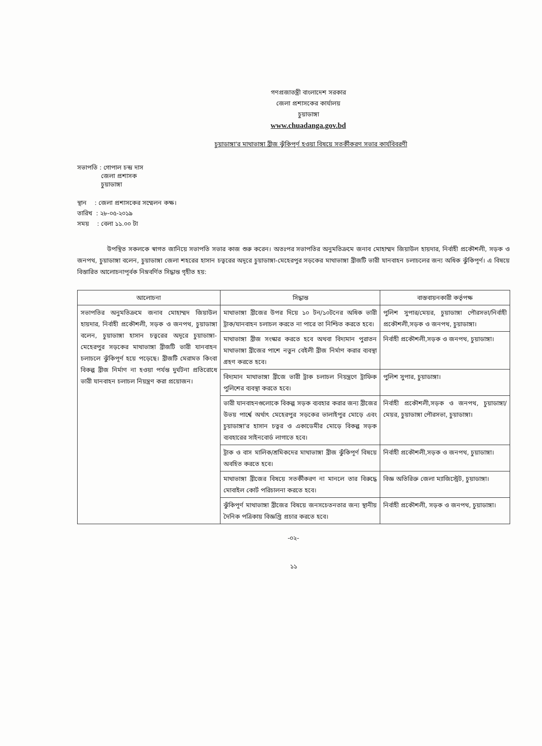গণপ্রজাতন্ত্রী বাংলাদেশ সরকার
জেলা প্রশাসকের কার্যালয়
চুয়াডাঙ্গা
www.chuadanga.gov.bd
চুয়াডাঙ্গা'র মাথাভাঙ্গা ব্রীজ ঝুঁকিপূর্ণ হওয়া বিষয়ে সতর্কীকরণ সভার কার্যবিবরণী
সভাপতি : গোপাল চন্দ্র দাস
জেলা প্রশাসক
চুয়াডাঙ্গা
স্থান : জেলা প্রশাসকের সম্মেলন কক্ষ।
তারিখ : ২৮-০৫-২০১৯
সময় : বেলা ১১.০০ টা
উপস্থিত সকলকে স্বাগত জানিয়ে সভাপতি সভার কাজ শুরু করেন। অতঃপর সভাপতির অনুমতিক্রমে জনাব মোহাম্মদ জিয়াউল হায়দার, নির্বাহী প্রকৌশলী, সড়ক ও জনপথ, চুয়াডাঙ্গা বলেন, চুয়াডাঙ্গা জেলা শহরের হাসান চত্বরের অদূরে চুয়াডাঙ্গা-মেহেরপুর সড়কের মাথাভাঙ্গা ব্রীজটি ভারী যানবাহন চলাচলের জন্য অধিক ঝুঁকিপূর্ণ। এ বিষয়ে বিস্তারিত আলোচনাপূর্বক নিম্নবর্ণিত সিদ্ধান্ত গৃহীত হয়:
| আলোচনা | সিদ্ধান্ত | বাস্তবায়নকারী কর্তৃপক্ষ |
| --- | --- | --- |
| সভাপতির অনুমতিক্রমে জনাব মোহাম্মদ জিয়াউল হায়দার, নির্বাহী প্রকৌশলী, সড়ক ও জনপথ, চুয়াডাঙ্গা বলেন, চুয়াডাঙ্গা হাসান চত্বরের অদূরে চুয়াডাঙ্গা-মেহেরপুর সড়কের মাথাভাঙ্গা ব্রীজটি ভারী যানবাহন চলাচলে ঝুঁকিপূর্ণ হয়ে পড়েছে। ব্রীজটি মেরামত কিংবা বিকল্প ব্রীজ নির্মাণ না হওয়া পর্যন্ত দুর্ঘটনা প্রতিরোধে ভারী যানবাহন চলাচল নিয়ন্ত্রণ করা প্রয়োজন। | মাথাভাঙ্গা ব্রীজের উপর দিয়ে ১০ টন/১০টনের অধিক ভারী ট্রাক/যানবাহন চলাচল করতে না পারে তা নিশ্চিত করতে হবে। | পুলিশ সুপার/মেয়র, চুয়াডাঙ্গা পৌরসভা/নির্বাহী প্রকৌশলী,সড়ক ও জনপথ, চুয়াডাঙ্গা। |
| | মাথাভাঙ্গা ব্রীজ সংস্কার করতে হবে অথবা বিদ্যমান পুরাতন মাথাভাঙ্গা ব্রীজের পাশে নতুন বেইলী ব্রীজ নির্মাণ করার ব্যবস্থা গ্রহণ করতে হবে। | নির্বাহী প্রকৌশলী,সড়ক ও জনপথ, চুয়াডাঙ্গা। |
| | বিদ্যমান মাথাভাঙ্গা ব্রীজে ভারী ট্রাক চলাচল নিয়ন্ত্রণে ট্রাফিক পুলিশের ব্যবস্থা করতে হবে। | পুলিশ সুপার, চুয়াডাঙ্গা। |
| | ভারী যানবাহনগুলোকে বিকল্প সড়ক ব্যবহার করার জন্য ব্রীজের উভয় পার্শ্বে অর্থাৎ মেহেরপুর সড়কের ভালাইপুর মোড়ে এবং চুয়াডাঙ্গা'র হাসান চত্বর ও একাডেমীর মোড়ে বিকল্প সড়ক ব্যবহারের সাইনবোর্ড লাগাতে হবে। | নির্বাহী প্রকৌশলী,সড়ক ও জনপথ, চুয়াডাঙ্গা/মেয়র, চুয়াডাঙ্গা পৌরসভা, চুয়াডাঙ্গা। |
| | ট্রাক ও বাস মালিক/শ্রমিকদের মাথাভাঙ্গা ব্রীজ ঝুঁকিপূর্ণ বিষয়ে অবহিত করতে হবে। | নির্বাহী প্রকৌশলী,সড়ক ও জনপথ, চুয়াডাঙ্গা। |
| | মাথাভাঙ্গা ব্রীজের বিষয়ে সতর্কীকরণ না মানলে তার বিরুদ্ধে মোবাইল কোর্ট পরিচালনা করতে হবে। | বিজ্ঞ অতিরিক্ত জেলা ম্যাজিস্ট্রেট, চুয়াডাঙ্গা। |
| | ঝুঁকিপূর্ণ মাথাভাঙ্গা ব্রীজের বিষয়ে জনসচেতনতার জন্য স্থানীয় দৈনিক পত্রিকায় বিজ্ঞপ্তি প্রচার করতে হবে। | নির্বাহী প্রকৌশলী, সড়ক ও জনপথ, চুয়াডাঙ্গা। |
-০২-
১১